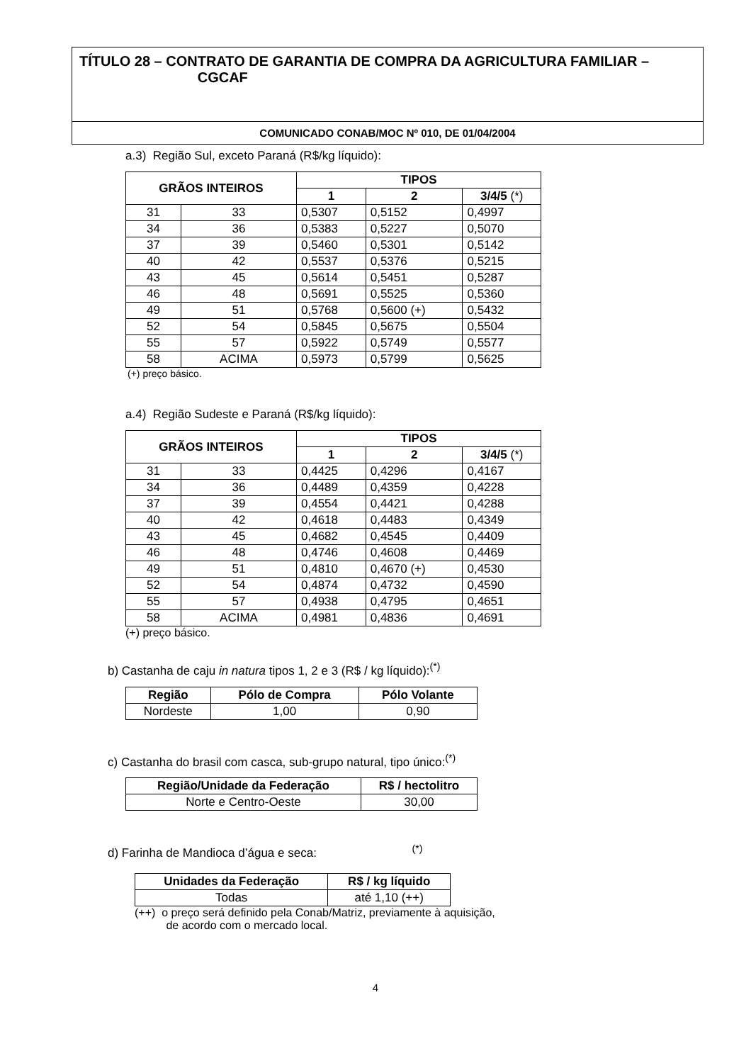TÍTULO 28 – CONTRATO DE GARANTIA DE COMPRA DA AGRICULTURA FAMILIAR –
CGCAF
COMUNICADO CONAB/MOC Nº 010, DE 01/04/2004
a.3) Região Sul, exceto Paraná (R$/kg líquido):
| GRÃOS INTEIROS | | TIPOS | | |
| --- | --- | --- | --- | --- |
| | | 1 | 2 | 3/4/5 (*) |
| 31 | 33 | 0,5307 | 0,5152 | 0,4997 |
| 34 | 36 | 0,5383 | 0,5227 | 0,5070 |
| 37 | 39 | 0,5460 | 0,5301 | 0,5142 |
| 40 | 42 | 0,5537 | 0,5376 | 0,5215 |
| 43 | 45 | 0,5614 | 0,5451 | 0,5287 |
| 46 | 48 | 0,5691 | 0,5525 | 0,5360 |
| 49 | 51 | 0,5768 | 0,5600 (+) | 0,5432 |
| 52 | 54 | 0,5845 | 0,5675 | 0,5504 |
| 55 | 57 | 0,5922 | 0,5749 | 0,5577 |
| 58 | ACIMA | 0,5973 | 0,5799 | 0,5625 |
(+) preço básico.
a.4) Região Sudeste e Paraná (R$/kg líquido):
| GRÃOS INTEIROS | | TIPOS | | |
| --- | --- | --- | --- | --- |
| | | 1 | 2 | 3/4/5 (*) |
| 31 | 33 | 0,4425 | 0,4296 | 0,4167 |
| 34 | 36 | 0,4489 | 0,4359 | 0,4228 |
| 37 | 39 | 0,4554 | 0,4421 | 0,4288 |
| 40 | 42 | 0,4618 | 0,4483 | 0,4349 |
| 43 | 45 | 0,4682 | 0,4545 | 0,4409 |
| 46 | 48 | 0,4746 | 0,4608 | 0,4469 |
| 49 | 51 | 0,4810 | 0,4670 (+) | 0,4530 |
| 52 | 54 | 0,4874 | 0,4732 | 0,4590 |
| 55 | 57 | 0,4938 | 0,4795 | 0,4651 |
| 58 | ACIMA | 0,4981 | 0,4836 | 0,4691 |
(+) preço básico.
b) Castanha de caju in natura tipos 1, 2 e 3 (R$ / kg líquido):<sup>(*)</sup>
| Região | Pólo de Compra | Pólo Volante |
| --- | --- | --- |
| Nordeste | 1,00 | 0,90 |
c) Castanha do brasil com casca, sub-grupo natural, tipo único:<sup>(*)</sup>
| Região/Unidade da Federação | R$ / hectolitro |
| --- | --- |
| Norte e Centro-Oeste | 30,00 |
d) Farinha de Mandioca d’água e seca: <sup>(*)</sup>
| Unidades da Federação | R$ / kg líquido |
| --- | --- |
| Todas | até 1,10 (++) |
(++) o preço será definido pela Conab/Matriz, previamente à aquisição,
de acordo com o mercado local.
4